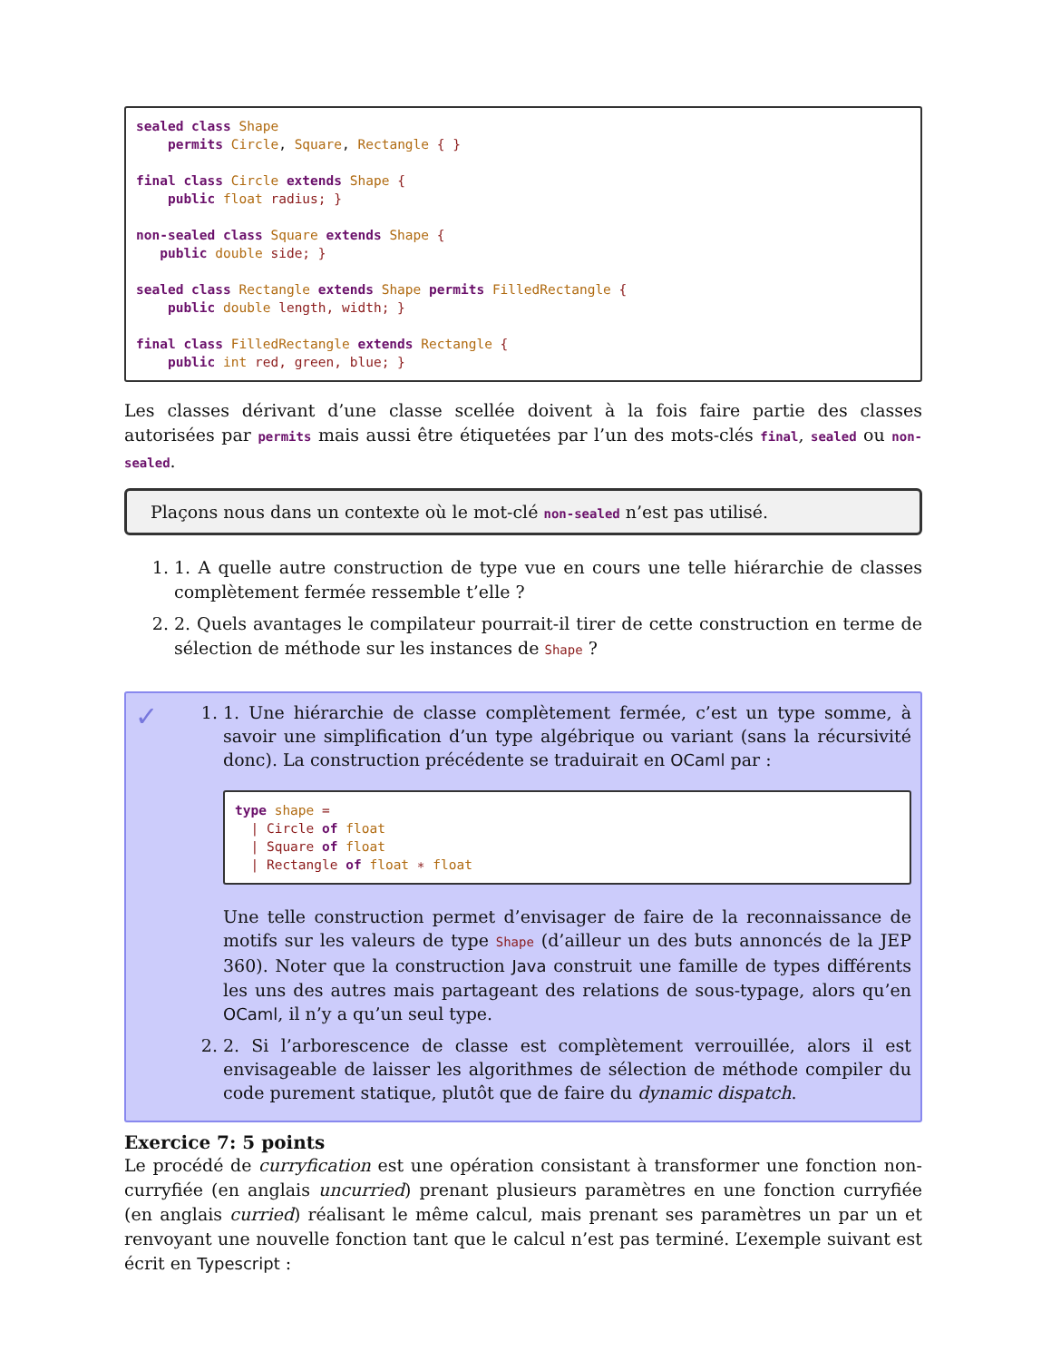sealed class Shape
    permits Circle, Square, Rectangle { }

final class Circle extends Shape {
    public float radius; }

non-sealed class Square extends Shape {
   public double side; }

sealed class Rectangle extends Shape permits FilledRectangle {
    public double length, width; }

final class FilledRectangle extends Rectangle {
    public int red, green, blue; }
Les classes dérivant d’une classe scellée doivent à la fois faire partie des classes autorisées par permits mais aussi être étiquetées par l’un des mots-clés final, sealed ou non-sealed.
Plaçons nous dans un contexte où le mot-clé non-sealed n’est pas utilisé.
1. 1. A quelle autre construction de type vue en cours une telle hiérarchie de classes complètement fermée ressemble t’elle ?
2. 2. Quels avantages le compilateur pourrait-il tirer de cette construction en terme de sélection de méthode sur les instances de Shape ?
✓
1. 1. Une hiérarchie de classe complètement fermée, c’est un type somme, à savoir une simplification d’un type algébrique ou variant (sans la récursivité donc). La construction précédente se traduirait en OCaml par :
type shape =
  | Circle of float
  | Square of float
  | Rectangle of float ∗ float
Une telle construction permet d’envisager de faire de la reconnaissance de motifs sur les valeurs de type Shape (d’ailleur un des buts annoncés de la JEP 360). Noter que la construction Java construit une famille de types différents les uns des autres mais partageant des relations de sous-typage, alors qu’en OCaml, il n’y a qu’un seul type.
2. 2. Si l’arborescence de classe est complètement verrouillée, alors il est envisageable de laisser les algorithmes de sélection de méthode compiler du code purement statique, plutôt que de faire du dynamic dispatch.
Exercice 7: 5 points
Le procédé de curryfication est une opération consistant à transformer une fonction non-curryfiée (en anglais uncurried) prenant plusieurs paramètres en une fonction curryfiée (en anglais curried) réalisant le même calcul, mais prenant ses paramètres un par un et renvoyant une nouvelle fonction tant que le calcul n’est pas terminé. L’exemple suivant est écrit en Typescript :